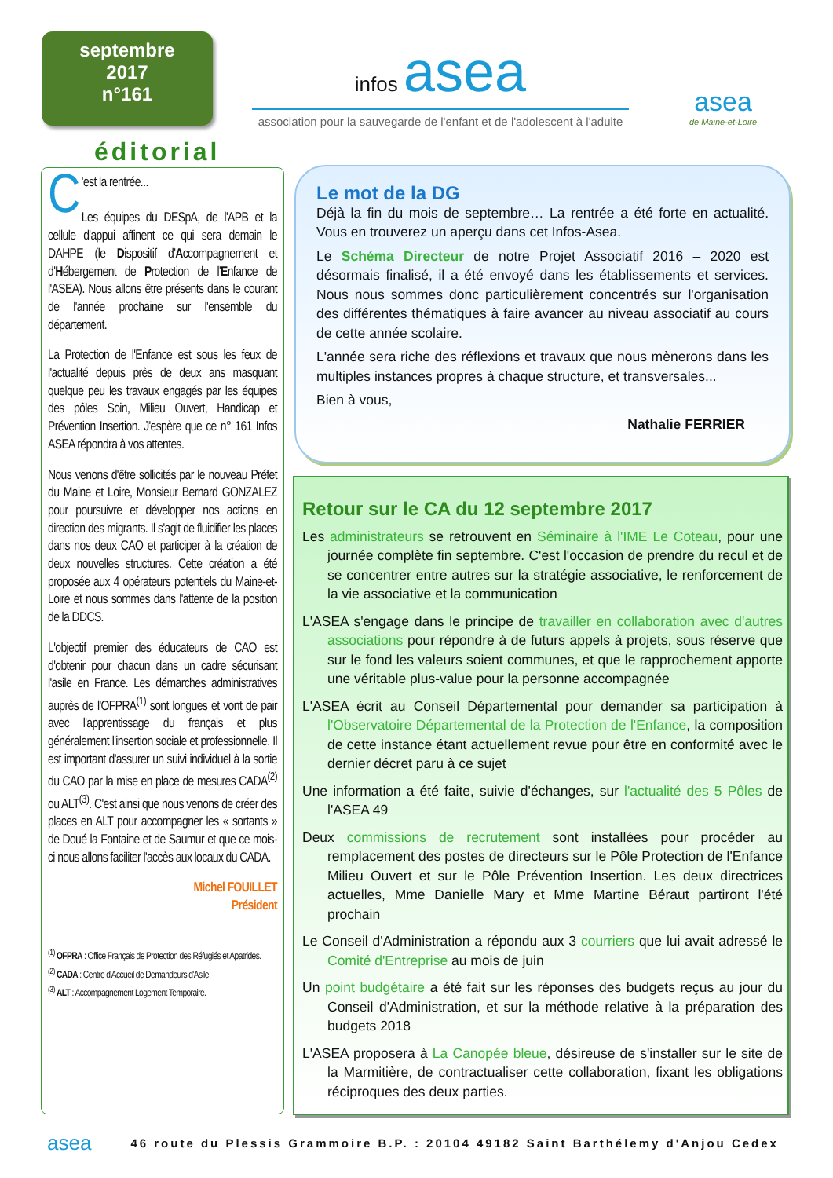septembre
2017
n°161
infos asea
association pour la sauvegarde de l'enfant et de l'adolescent à l'adulte
asea
de Maine-et-Loire
éditorial
C 'est la rentrée...
Les équipes du DESpA, de l'APB et la cellule d'appui affinent ce qui sera demain le DAHPE (le Dispositif d'Accompagnement et d'Hébergement de Protection de l'Enfance de l'ASEA). Nous allons être présents dans le courant de l'année prochaine sur l'ensemble du département.
La Protection de l'Enfance est sous les feux de l'actualité depuis près de deux ans masquant quelque peu les travaux engagés par les équipes des pôles Soin, Milieu Ouvert, Handicap et Prévention Insertion. J'espère que ce n° 161 Infos ASEA répondra à vos attentes.
Nous venons d'être sollicités par le nouveau Préfet du Maine et Loire, Monsieur Bernard GONZALEZ pour poursuivre et développer nos actions en direction des migrants. Il s'agit de fluidifier les places dans nos deux CAO et participer à la création de deux nouvelles structures. Cette création a été proposée aux 4 opérateurs potentiels du Maine-et-Loire et nous sommes dans l'attente de la position de la DDCS.
L'objectif premier des éducateurs de CAO est d'obtenir pour chacun dans un cadre sécurisant l'asile en France. Les démarches administratives auprès de l'OFPRA<sup>(1)</sup> sont longues et vont de pair avec l'apprentissage du français et plus généralement l'insertion sociale et professionnelle. Il est important d'assurer un suivi individuel à la sortie du CAO par la mise en place de mesures CADA<sup>(2)</sup> ou ALT<sup>(3)</sup>. C'est ainsi que nous venons de créer des places en ALT pour accompagner les « sortants » de Doué la Fontaine et de Saumur et que ce mois-ci nous allons faciliter l'accès aux locaux du CADA.
Michel FOUILLET
Président
<sup>(1)</sup> OFPRA : Office Français de Protection des Réfugiés et Apatrides.
<sup>(2)</sup> CADA : Centre d'Accueil de Demandeurs d'Asile.
<sup>(3)</sup> ALT : Accompagnement Logement Temporaire.
Le mot de la DG
Déjà la fin du mois de septembre… La rentrée a été forte en actualité. Vous en trouverez un aperçu dans cet Infos-Asea.
Le Schéma Directeur de notre Projet Associatif 2016 – 2020 est désormais finalisé, il a été envoyé dans les établissements et services. Nous nous sommes donc particulièrement concentrés sur l'organisation des différentes thématiques à faire avancer au niveau associatif au cours de cette année scolaire.
L'année sera riche des réflexions et travaux que nous mènerons dans les multiples instances propres à chaque structure, et transversales...
Bien à vous,
Nathalie FERRIER
Retour sur le CA du 12 septembre 2017
Les administrateurs se retrouvent en Séminaire à l'IME Le Coteau, pour une journée complète fin septembre. C'est l'occasion de prendre du recul et de se concentrer entre autres sur la stratégie associative, le renforcement de la vie associative et la communication
L'ASEA s'engage dans le principe de travailler en collaboration avec d'autres associations pour répondre à de futurs appels à projets, sous réserve que sur le fond les valeurs soient communes, et que le rapprochement apporte une véritable plus-value pour la personne accompagnée
L'ASEA écrit au Conseil Départemental pour demander sa participation à l'Observatoire Départemental de la Protection de l'Enfance, la composition de cette instance étant actuellement revue pour être en conformité avec le dernier décret paru à ce sujet
Une information a été faite, suivie d'échanges, sur l'actualité des 5 Pôles de l'ASEA 49
Deux commissions de recrutement sont installées pour procéder au remplacement des postes de directeurs sur le Pôle Protection de l'Enfance Milieu Ouvert et sur le Pôle Prévention Insertion. Les deux directrices actuelles, Mme Danielle Mary et Mme Martine Béraut partiront l'été prochain
Le Conseil d'Administration a répondu aux 3 courriers que lui avait adressé le Comité d'Entreprise au mois de juin
Un point budgétaire a été fait sur les réponses des budgets reçus au jour du Conseil d'Administration, et sur la méthode relative à la préparation des budgets 2018
L'ASEA proposera à La Canopée bleue, désireuse de s'installer sur le site de la Marmitière, de contractualiser cette collaboration, fixant les obligations réciproques des deux parties.
asea 46 route du Plessis Grammoire B.P. : 20104 49182 Saint Barthélemy d'Anjou Cedex